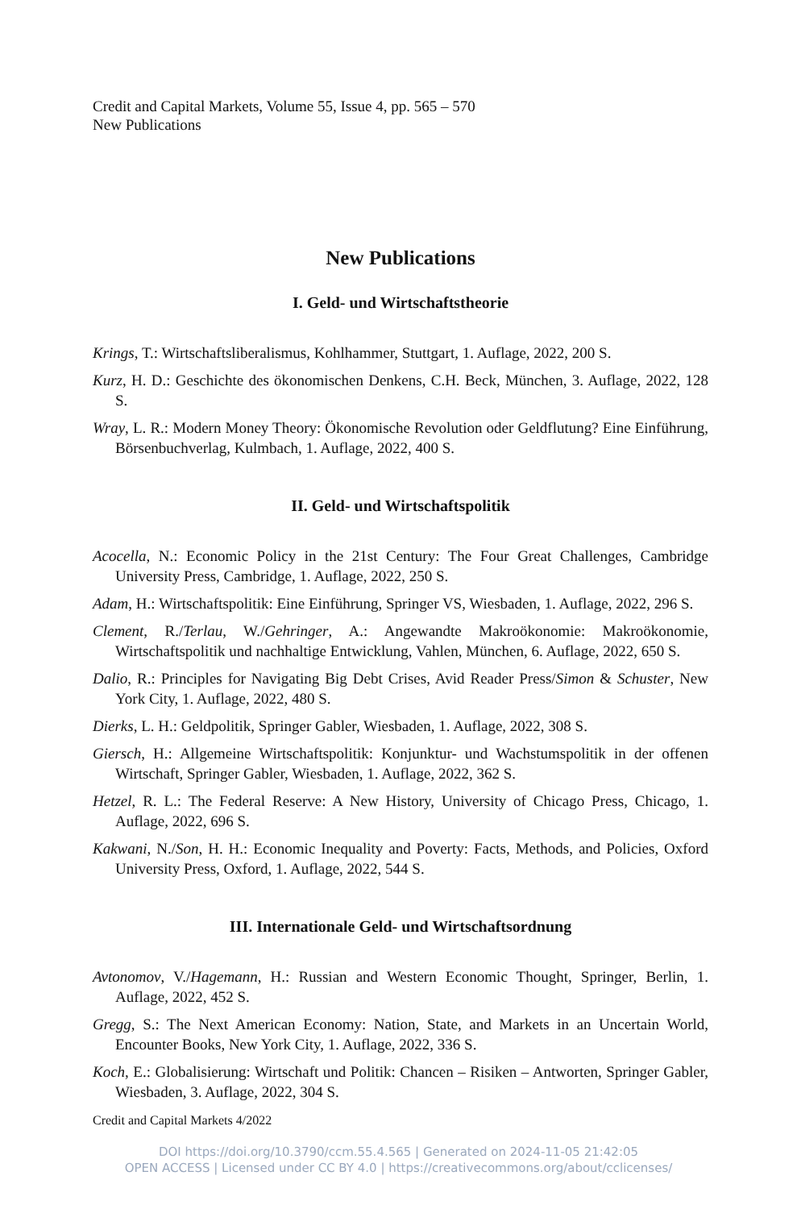Credit and Capital Markets, Volume 55, Issue 4, pp. 565 – 570
New Publications
New Publications
I. Geld- und Wirtschaftstheorie
Krings, T.: Wirtschaftsliberalismus, Kohlhammer, Stuttgart, 1. Auflage, 2022, 200 S.
Kurz, H. D.: Geschichte des ökonomischen Denkens, C.H. Beck, München, 3. Auflage, 2022, 128 S.
Wray, L. R.: Modern Money Theory: Ökonomische Revolution oder Geldflutung? Eine Einführung, Börsenbuchverlag, Kulmbach, 1. Auflage, 2022, 400 S.
II. Geld- und Wirtschaftspolitik
Acocella, N.: Economic Policy in the 21st Century: The Four Great Challenges, Cambridge University Press, Cambridge, 1. Auflage, 2022, 250 S.
Adam, H.: Wirtschaftspolitik: Eine Einführung, Springer VS, Wiesbaden, 1. Auflage, 2022, 296 S.
Clement, R./Terlau, W./Gehringer, A.: Angewandte Makroökonomie: Makroökonomie, Wirtschaftspolitik und nachhaltige Entwicklung, Vahlen, München, 6. Auflage, 2022, 650 S.
Dalio, R.: Principles for Navigating Big Debt Crises, Avid Reader Press/Simon & Schuster, New York City, 1. Auflage, 2022, 480 S.
Dierks, L. H.: Geldpolitik, Springer Gabler, Wiesbaden, 1. Auflage, 2022, 308 S.
Giersch, H.: Allgemeine Wirtschaftspolitik: Konjunktur- und Wachstumspolitik in der offenen Wirtschaft, Springer Gabler, Wiesbaden, 1. Auflage, 2022, 362 S.
Hetzel, R. L.: The Federal Reserve: A New History, University of Chicago Press, Chicago, 1. Auflage, 2022, 696 S.
Kakwani, N./Son, H. H.: Economic Inequality and Poverty: Facts, Methods, and Policies, Oxford University Press, Oxford, 1. Auflage, 2022, 544 S.
III. Internationale Geld- und Wirtschaftsordnung
Avtonomov, V./Hagemann, H.: Russian and Western Economic Thought, Springer, Berlin, 1. Auflage, 2022, 452 S.
Gregg, S.: The Next American Economy: Nation, State, and Markets in an Uncertain World, Encounter Books, New York City, 1. Auflage, 2022, 336 S.
Koch, E.: Globalisierung: Wirtschaft und Politik: Chancen – Risiken – Antworten, Springer Gabler, Wiesbaden, 3. Auflage, 2022, 304 S.
Credit and Capital Markets 4/2022
DOI https://doi.org/10.3790/ccm.55.4.565 | Generated on 2024-11-05 21:42:05
OPEN ACCESS | Licensed under CC BY 4.0 | https://creativecommons.org/about/cclicenses/